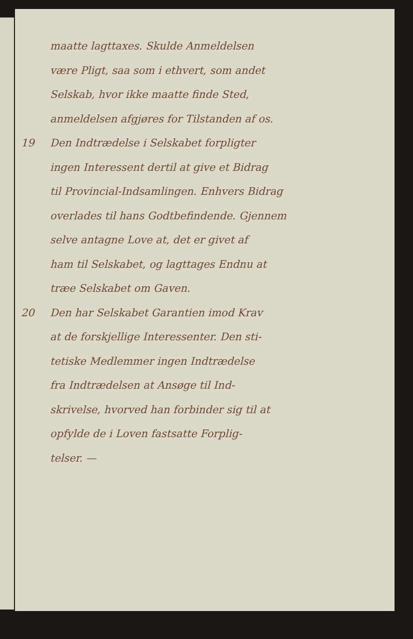maatte lagttaxes. Skulde Anmeldelsen
være Pligt, saa som i ethvert, som andet
Selskab, hvor ikke maatte finde Sted,
anmeldelsen afgjøres for Tilstanden af os.
19 Den Indtrædelse i Selskabet forpligter
ingen Interessent dertil at give et Bidrag
til Provincial-Indsamlingen. Enhvers Bidrag
overlades til hans Godtbefindende. Gjennem
selve antagne Love at, det er givet af
ham til Selskabet, og lagttages Endnu at
træe Selskabet om Gaven.
20 Den har Selskabet Garantien imod Krav
at de forskjellige Interessenter. Den sti-
tetiske Medlemmer ingen Indtrædelse
fra Indtrædelsen at Ansøge til Ind-
skrivelse, hvorved han forbinder sig til at
opfylde de i Loven fastsatte Forplig-
telser. —